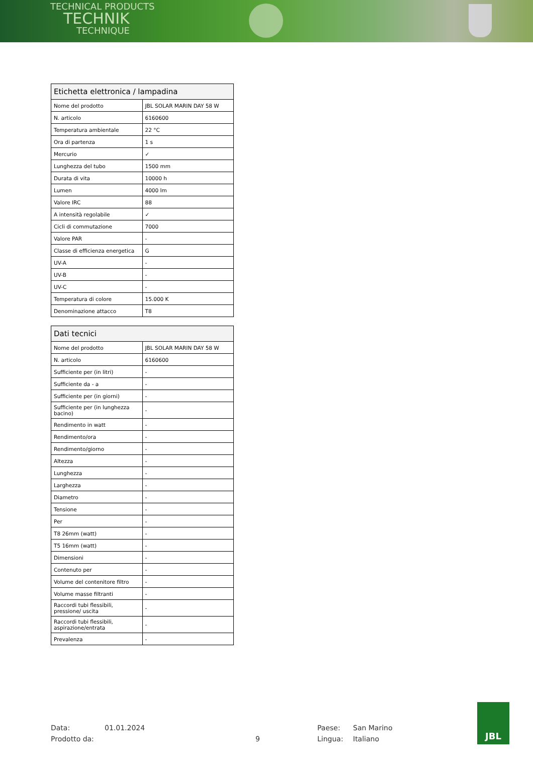TECHNICAL PRODUCTS
TECHNIK
TECHNIQUE
| Etichetta elettronica / lampadina | |
| --- | --- |
| Nome del prodotto | JBL SOLAR MARIN DAY 58 W |
| N. articolo | 6160600 |
| Temperatura ambientale | 22 °C |
| Ora di partenza | 1 s |
| Mercurio | ✓ |
| Lunghezza del tubo | 1500 mm |
| Durata di vita | 10000 h |
| Lumen | 4000 lm |
| Valore IRC | 88 |
| A intensità regolabile | ✓ |
| Cicli di commutazione | 7000 |
| Valore PAR | - |
| Classe di efficienza energetica | G |
| UV-A | - |
| UV-B | - |
| UV-C | - |
| Temperatura di colore | 15.000 K |
| Denominazione attacco | T8 |
| Dati tecnici | |
| --- | --- |
| Nome del prodotto | JBL SOLAR MARIN DAY 58 W |
| N. articolo | 6160600 |
| Sufficiente per (in litri) | - |
| Sufficiente da - a | - |
| Sufficiente per (in giorni) | - |
| Sufficiente per (in lunghezza bacino) | - |
| Rendimento in watt | - |
| Rendimento/ora | - |
| Rendimento/giorno | - |
| Altezza | - |
| Lunghezza | - |
| Larghezza | - |
| Diametro | - |
| Tensione | - |
| Per | - |
| T8 26mm (watt) | - |
| T5 16mm (watt) | - |
| Dimensioni | - |
| Contenuto per | - |
| Volume del contenitore filtro | - |
| Volume masse filtranti | - |
| Raccordi tubi flessibili, pressione/ uscita | - |
| Raccordi tubi flessibili, aspirazione/entrata | - |
| Prevalenza | - |
Data:
Prodotto da:
01.01.2024
9 Paese:
Lingua:
San Marino
Italiano
JBL